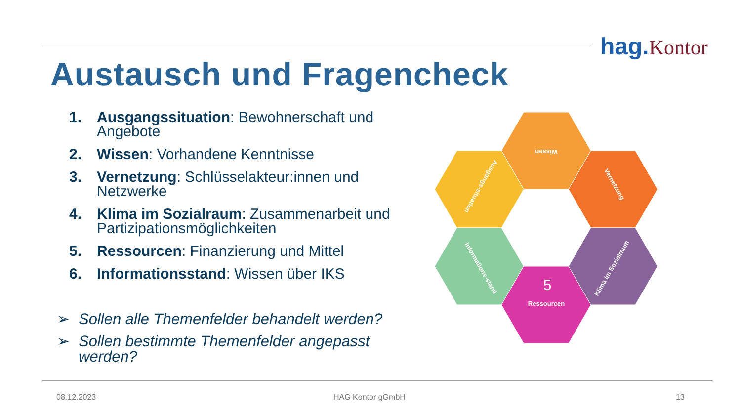hag. Kontor
Austausch und Fragencheck
1. Ausgangssituation: Bewohnerschaft und Angebote
2. Wissen: Vorhandene Kenntnisse
3. Vernetzung: Schlüsselakteur:innen und Netzwerke
4. Klima im Sozialraum: Zusammenarbeit und Partizipationsmöglichkeiten
5. Ressourcen: Finanzierung und Mittel
6. Informationsstand: Wissen über IKS
➢ Sollen alle Themenfelder behandelt werden?
➢ Sollen bestimmte Themenfelder angepasst werden?
Wissen
Ausgangs-situation
Vernetzung
Informations-stand
Klima im Sozialraum
Ressourcen
5
08.12.2023 HAG Kontor gGmbH 13